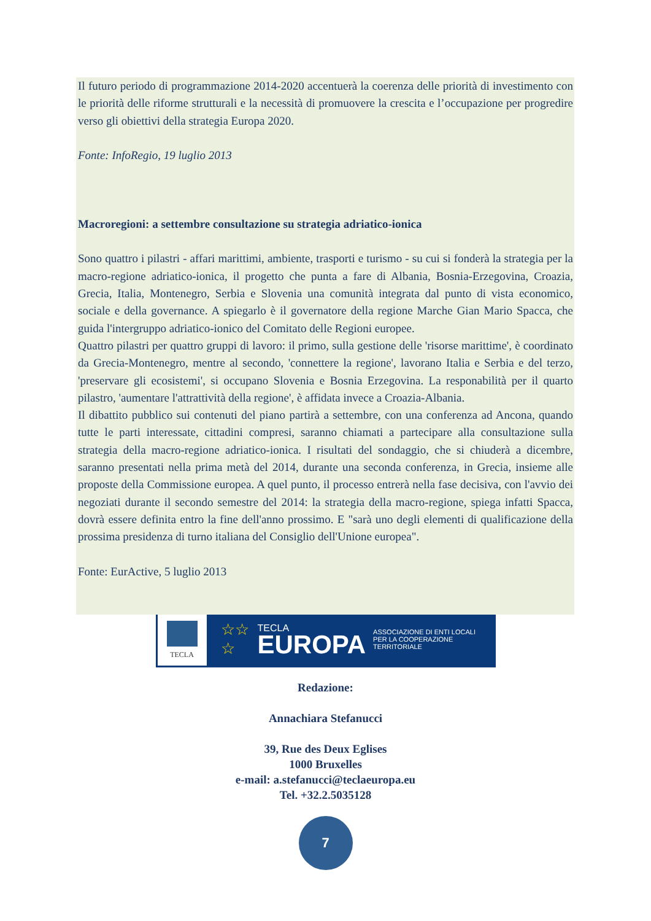Il futuro periodo di programmazione 2014-2020 accentuerà la coerenza delle priorità di investimento con le priorità delle riforme strutturali e la necessità di promuovere la crescita e l’occupazione per progredire verso gli obiettivi della strategia Europa 2020.
Fonte: InfoRegio, 19 luglio 2013
Macroregioni: a settembre consultazione su strategia adriatico-ionica
Sono quattro i pilastri - affari marittimi, ambiente, trasporti e turismo - su cui si fonderà la strategia per la macro-regione adriatico-ionica, il progetto che punta a fare di Albania, Bosnia-Erzegovina, Croazia, Grecia, Italia, Montenegro, Serbia e Slovenia una comunità integrata dal punto di vista economico, sociale e della governance. A spiegarlo è il governatore della regione Marche Gian Mario Spacca, che guida l'intergruppo adriatico-ionico del Comitato delle Regioni europee.
Quattro pilastri per quattro gruppi di lavoro: il primo, sulla gestione delle 'risorse marittime', è coordinato da Grecia-Montenegro, mentre al secondo, 'connettere la regione', lavorano Italia e Serbia e del terzo, 'preservare gli ecosistemi', si occupano Slovenia e Bosnia Erzegovina. La responabilità per il quarto pilastro, 'aumentare l'attrattività della regione', è affidata invece a Croazia-Albania.
Il dibattito pubblico sui contenuti del piano partirà a settembre, con una conferenza ad Ancona, quando tutte le parti interessate, cittadini compresi, saranno chiamati a partecipare alla consultazione sulla strategia della macro-regione adriatico-ionica. I risultati del sondaggio, che si chiuderà a dicembre, saranno presentati nella prima metà del 2014, durante una seconda conferenza, in Grecia, insieme alle proposte della Commissione europea. A quel punto, il processo entrerà nella fase decisiva, con l'avvio dei negoziati durante il secondo semestre del 2014: la strategia della macro-regione, spiega infatti Spacca, dovrà essere definita entro la fine dell'anno prossimo. E "sarà uno degli elementi di qualificazione della prossima presidenza di turno italiana del Consiglio dell'Unione europea".
Fonte: EurActive, 5 luglio 2013
TECLA
☆☆
☆
TECLA
EUROPA
ASSOCIAZIONE DI ENTI LOCALI
PER LA COOPERAZIONE TERRITORIALE
Redazione:
Annachiara Stefanucci
39, Rue des Deux Eglises
1000 Bruxelles
e-mail: a.stefanucci@teclaeuropa.eu
Tel. +32.2.5035128
7